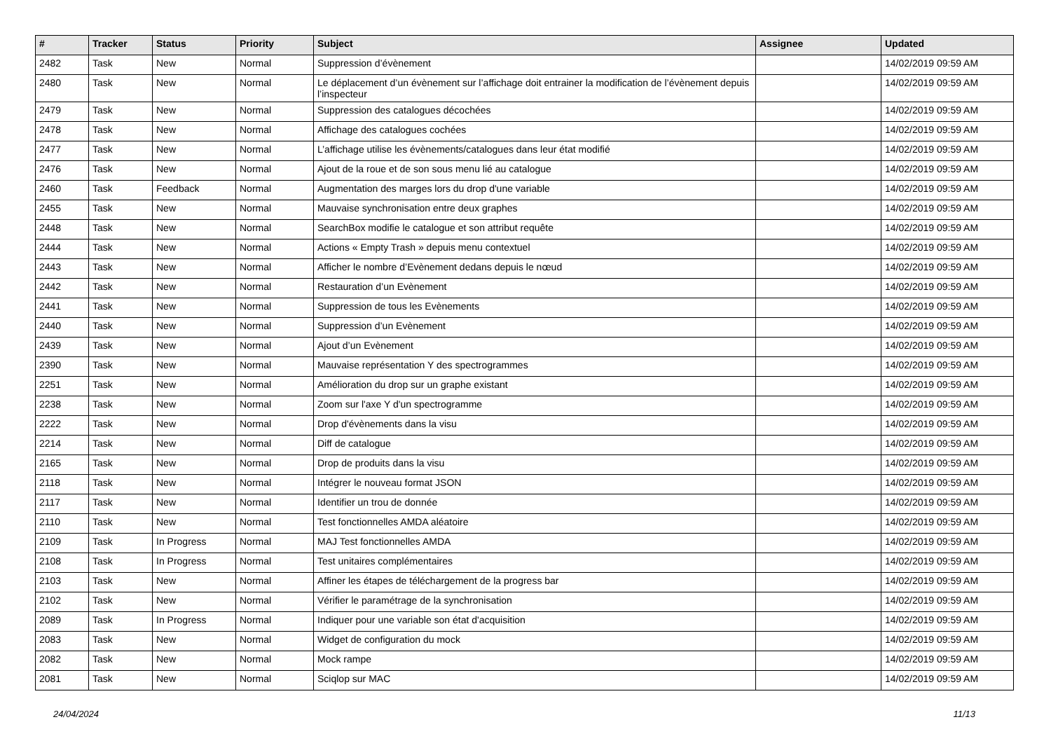| # | Tracker | Status | Priority | Subject | Assignee | Updated |
| --- | --- | --- | --- | --- | --- | --- |
| 2482 | Task | New | Normal | Suppression d’évènement | | 14/02/2019 09:59 AM |
| 2480 | Task | New | Normal | Le déplacement d’un évènement sur l’affichage doit entrainer la modification de l’évènement depuis l’inspecteur | | 14/02/2019 09:59 AM |
| 2479 | Task | New | Normal | Suppression des catalogues décochées | | 14/02/2019 09:59 AM |
| 2478 | Task | New | Normal | Affichage des catalogues cochées | | 14/02/2019 09:59 AM |
| 2477 | Task | New | Normal | L’affichage utilise les évènements/catalogues dans leur état modifié | | 14/02/2019 09:59 AM |
| 2476 | Task | New | Normal | Ajout de la roue et de son sous menu lié au catalogue | | 14/02/2019 09:59 AM |
| 2460 | Task | Feedback | Normal | Augmentation des marges lors du drop d'une variable | | 14/02/2019 09:59 AM |
| 2455 | Task | New | Normal | Mauvaise synchronisation entre deux graphes | | 14/02/2019 09:59 AM |
| 2448 | Task | New | Normal | SearchBox modifie le catalogue et son attribut requête | | 14/02/2019 09:59 AM |
| 2444 | Task | New | Normal | Actions « Empty Trash » depuis menu contextuel | | 14/02/2019 09:59 AM |
| 2443 | Task | New | Normal | Afficher le nombre d’Evènement dedans depuis le nœud | | 14/02/2019 09:59 AM |
| 2442 | Task | New | Normal | Restauration d’un Evènement | | 14/02/2019 09:59 AM |
| 2441 | Task | New | Normal | Suppression de tous les Evènements | | 14/02/2019 09:59 AM |
| 2440 | Task | New | Normal | Suppression d’un Evènement | | 14/02/2019 09:59 AM |
| 2439 | Task | New | Normal | Ajout d’un Evènement | | 14/02/2019 09:59 AM |
| 2390 | Task | New | Normal | Mauvaise représentation Y des spectrogrammes | | 14/02/2019 09:59 AM |
| 2251 | Task | New | Normal | Amélioration du drop sur un graphe existant | | 14/02/2019 09:59 AM |
| 2238 | Task | New | Normal | Zoom sur l'axe Y d'un spectrogramme | | 14/02/2019 09:59 AM |
| 2222 | Task | New | Normal | Drop d'évènements dans la visu | | 14/02/2019 09:59 AM |
| 2214 | Task | New | Normal | Diff de catalogue | | 14/02/2019 09:59 AM |
| 2165 | Task | New | Normal | Drop de produits dans la visu | | 14/02/2019 09:59 AM |
| 2118 | Task | New | Normal | Intégrer le nouveau format JSON | | 14/02/2019 09:59 AM |
| 2117 | Task | New | Normal | Identifier un trou de donnée | | 14/02/2019 09:59 AM |
| 2110 | Task | New | Normal | Test fonctionnelles AMDA aléatoire | | 14/02/2019 09:59 AM |
| 2109 | Task | In Progress | Normal | MAJ Test fonctionnelles AMDA | | 14/02/2019 09:59 AM |
| 2108 | Task | In Progress | Normal | Test unitaires complémentaires | | 14/02/2019 09:59 AM |
| 2103 | Task | New | Normal | Affiner les étapes de téléchargement de la progress bar | | 14/02/2019 09:59 AM |
| 2102 | Task | New | Normal | Vérifier le paramétrage de la synchronisation | | 14/02/2019 09:59 AM |
| 2089 | Task | In Progress | Normal | Indiquer pour une variable son état d'acquisition | | 14/02/2019 09:59 AM |
| 2083 | Task | New | Normal | Widget de configuration du mock | | 14/02/2019 09:59 AM |
| 2082 | Task | New | Normal | Mock rampe | | 14/02/2019 09:59 AM |
| 2081 | Task | New | Normal | Sciqlop sur MAC | | 14/02/2019 09:59 AM |
24/04/2024 11/13